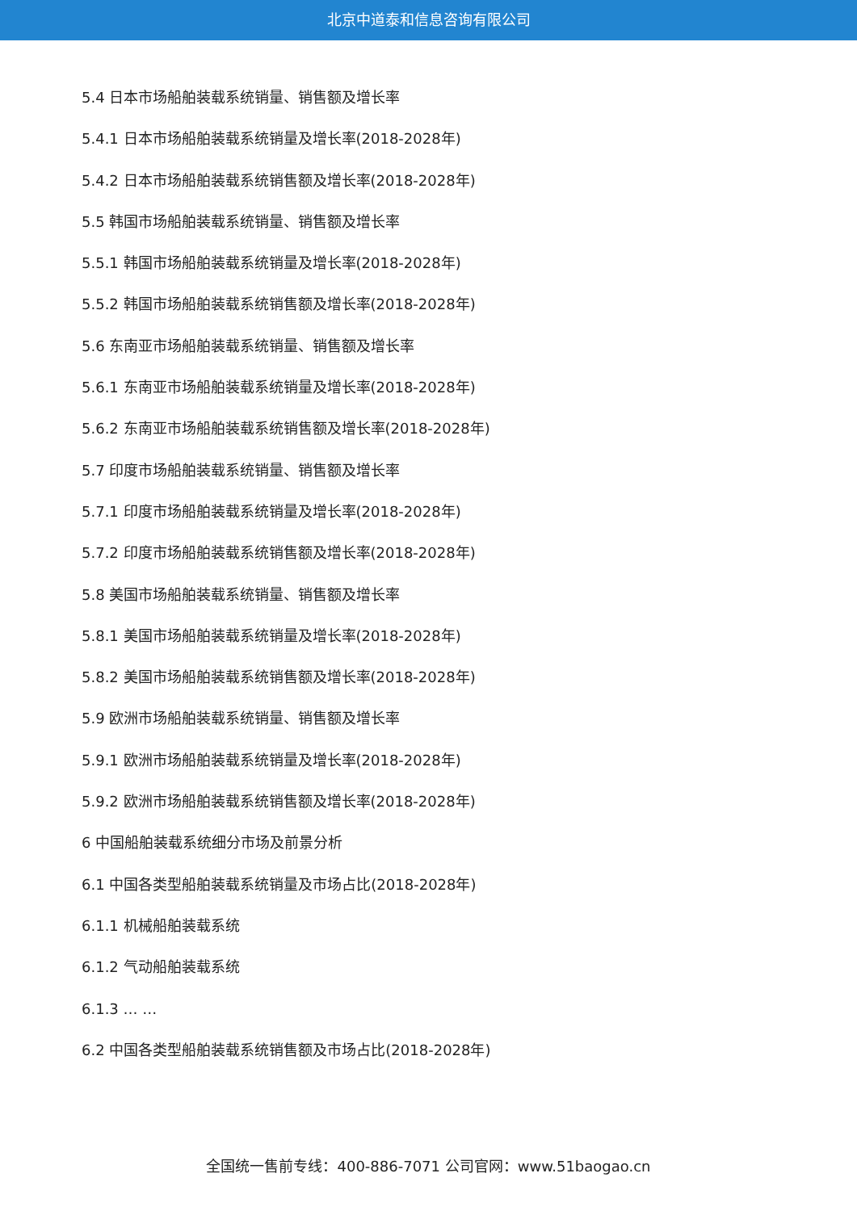北京中道泰和信息咨询有限公司
5.4 日本市场船舶装载系统销量、销售额及增长率
5.4.1 日本市场船舶装载系统销量及增长率(2018-2028年)
5.4.2 日本市场船舶装载系统销售额及增长率(2018-2028年)
5.5 韩国市场船舶装载系统销量、销售额及增长率
5.5.1 韩国市场船舶装载系统销量及增长率(2018-2028年)
5.5.2 韩国市场船舶装载系统销售额及增长率(2018-2028年)
5.6 东南亚市场船舶装载系统销量、销售额及增长率
5.6.1 东南亚市场船舶装载系统销量及增长率(2018-2028年)
5.6.2 东南亚市场船舶装载系统销售额及增长率(2018-2028年)
5.7 印度市场船舶装载系统销量、销售额及增长率
5.7.1 印度市场船舶装载系统销量及增长率(2018-2028年)
5.7.2 印度市场船舶装载系统销售额及增长率(2018-2028年)
5.8 美国市场船舶装载系统销量、销售额及增长率
5.8.1 美国市场船舶装载系统销量及增长率(2018-2028年)
5.8.2 美国市场船舶装载系统销售额及增长率(2018-2028年)
5.9 欧洲市场船舶装载系统销量、销售额及增长率
5.9.1 欧洲市场船舶装载系统销量及增长率(2018-2028年)
5.9.2 欧洲市场船舶装载系统销售额及增长率(2018-2028年)
6 中国船舶装载系统细分市场及前景分析
6.1 中国各类型船舶装载系统销量及市场占比(2018-2028年)
6.1.1 机械船舶装载系统
6.1.2 气动船舶装载系统
6.1.3 … …
6.2 中国各类型船舶装载系统销售额及市场占比(2018-2028年)
全国统一售前专线：400-886-7071 公司官网：www.51baogao.cn